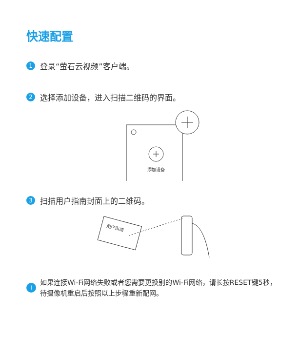快速配置
1 登录“萤石云视频”客户端。
2 选择添加设备，进入扫描二维码的界面。
添加设备
3 扫描用户指南封面上的二维码。
用户指南
i如果连接Wi-Fi网络失败或者您需要更换别的Wi-Fi网络，请长按RESET键5秒，待摄像机重启后按照以上步骤重新配网。